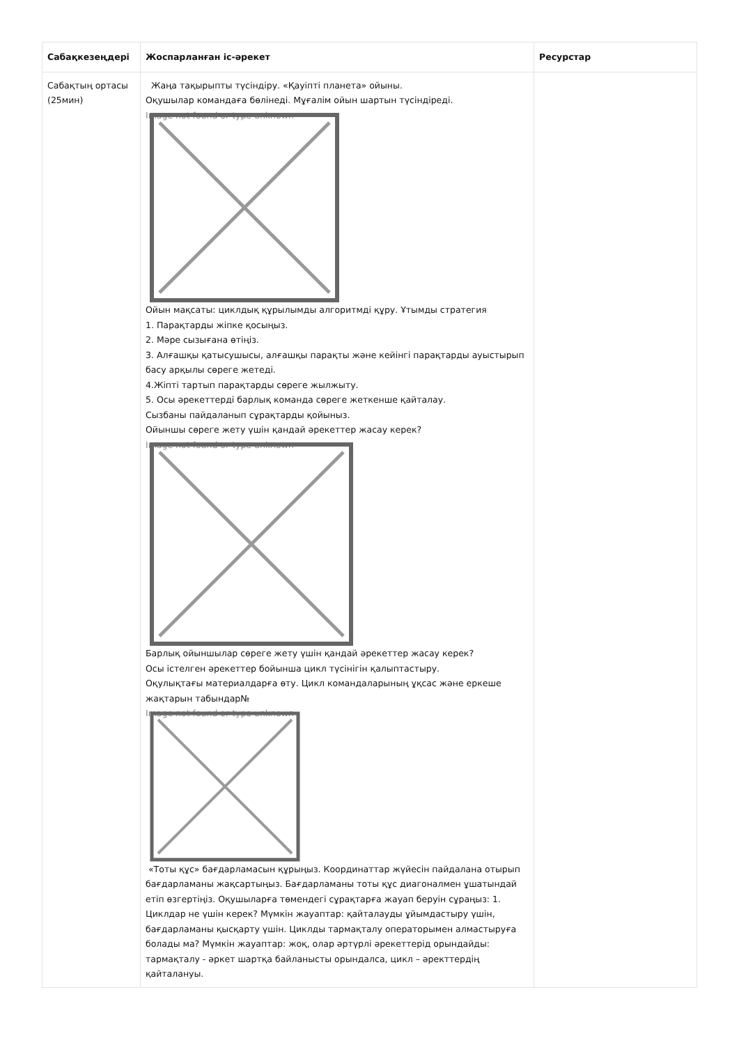| Сабақкезеңдері | Жоспарланған іс-әрекет | Ресурстар |
| --- | --- | --- |
| Сабақтың ортасы (25мин) | Жаңа тақырыпты түсіндіру. «Қауіпті планета» ойыны. Оқушылар командаға бөлінеді. Мұғалім ойын шартын түсіндіреді. Image not found or type unknown Ойын мақсаты: циклдық құрылымды алгоритмді құру. Ұтымды стратегия 1. Парақтарды жіпке қосыңыз. 2. Мәре сызығана өтіңіз. 3. Алғашқы қатысушысы, алғашқы парақты және кейінгі парақтарды ауыстырып басу арқылы сөреге жетеді. 4.Жіпті тартып парақтарды сөреге жылжыту. 5. Осы әрекеттерді барлық команда сөреге жеткенше қайталау. Сызбаны пайдаланып сұрақтарды қойыныз. Ойыншы сөреге жету үшін қандай әрекеттер жасау керек? Image not found or type unknown Барлық ойыншылар сөреге жету үшін қандай әрекеттер жасау керек? Осы істелген әрекеттер бойынша цикл түсінігін қалыптастыру. Оқулықтағы материалдарға өту. Цикл командаларының ұқсас және еркеше жақтарын табындар№ Image not found or type unknown «Тоты құс» бағдарламасын құрыңыз. Координаттар жүйесін пайдалана отырып бағдарламаны жақсартыңыз. Бағдарламаны тоты құс диагоналмен ұшатындай етіп өзгертіңіз. Оқушыларға төмендегі сұрақтарға жауап беруін сұраңыз: 1. Циклдар не үшін керек? Мүмкін жауаптар: қайталауды ұйымдастыру үшін, бағдарламаны қысқарту үшін. Циклды тармақталу операторымен алмастыруға болады ма? Мүмкін жауаптар: жоқ, олар әртүрлі әрекеттерід орындайды: тармақталу - әркет шартқа байланысты орындалса, цикл – әректтердің қайталануы. | |